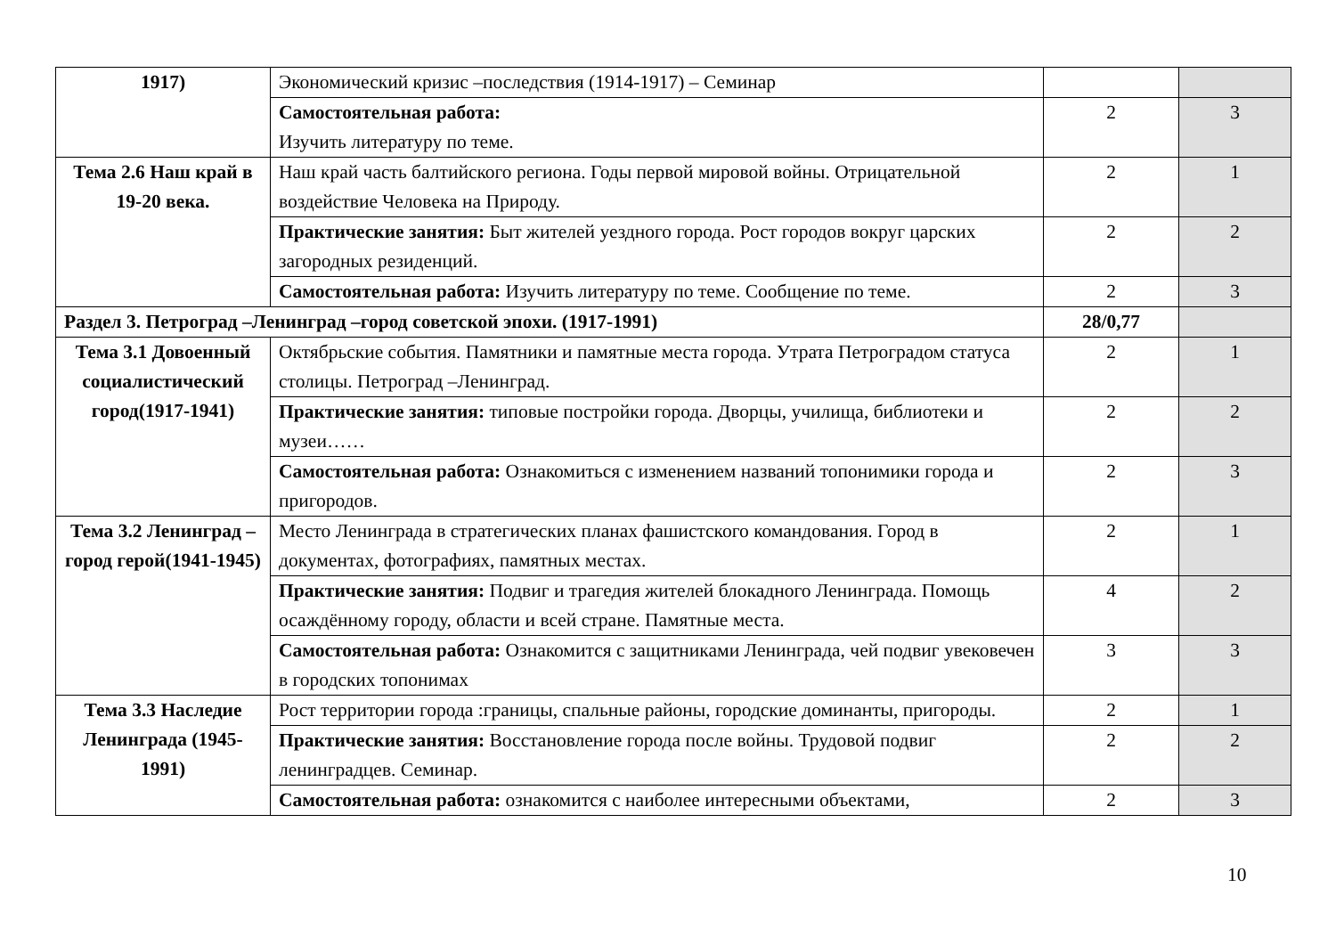| 1917) | Экономический кризис –последствия (1914-1917) – Семинар | | |
| | Самостоятельная работа: Изучить литературу по теме. | 2 | 3 |
| Тема 2.6 Наш край в 19-20 века. | Наш край часть балтийского региона. Годы первой мировой войны. Отрицательной воздействие Человека на Природу. | 2 | 1 |
| | Практические занятия: Быт жителей уездного города. Рост городов вокруг царских загородных резиденций. | 2 | 2 |
| | Самостоятельная работа: Изучить литературу по теме. Сообщение по теме. | 2 | 3 |
| Раздел 3. Петроград –Ленинград –город советской эпохи. (1917-1991) | | 28/0,77 | |
| Тема 3.1 Довоенный социалистический город(1917-1941) | Октябрьские события. Памятники и памятные места города. Утрата Петроградом статуса столицы. Петроград –Ленинград. | 2 | 1 |
| | Практические занятия: типовые постройки города. Дворцы, училища, библиотеки и музеи…… | 2 | 2 |
| | Самостоятельная работа: Ознакомиться с изменением названий топонимики города и пригородов. | 2 | 3 |
| Тема 3.2 Ленинград –город герой(1941-1945) | Место Ленинграда в стратегических планах фашистского командования. Город в документах, фотографиях, памятных местах. | 2 | 1 |
| | Практические занятия: Подвиг и трагедия жителей блокадного Ленинграда. Помощь осаждённому городу, области и всей стране. Памятные места. | 4 | 2 |
| | Самостоятельная работа: Ознакомится с защитниками Ленинграда, чей подвиг увековечен в городских топонимах | 3 | 3 |
| Тема 3.3 Наследие Ленинграда (1945-1991) | Рост территории города :границы, спальные районы, городские доминанты, пригороды. | 2 | 1 |
| | Практические занятия: Восстановление города после войны. Трудовой подвиг ленинградцев. Семинар. | 2 | 2 |
| | Самостоятельная работа: ознакомится с наиболее интересными объектами, | 2 | 3 |
10